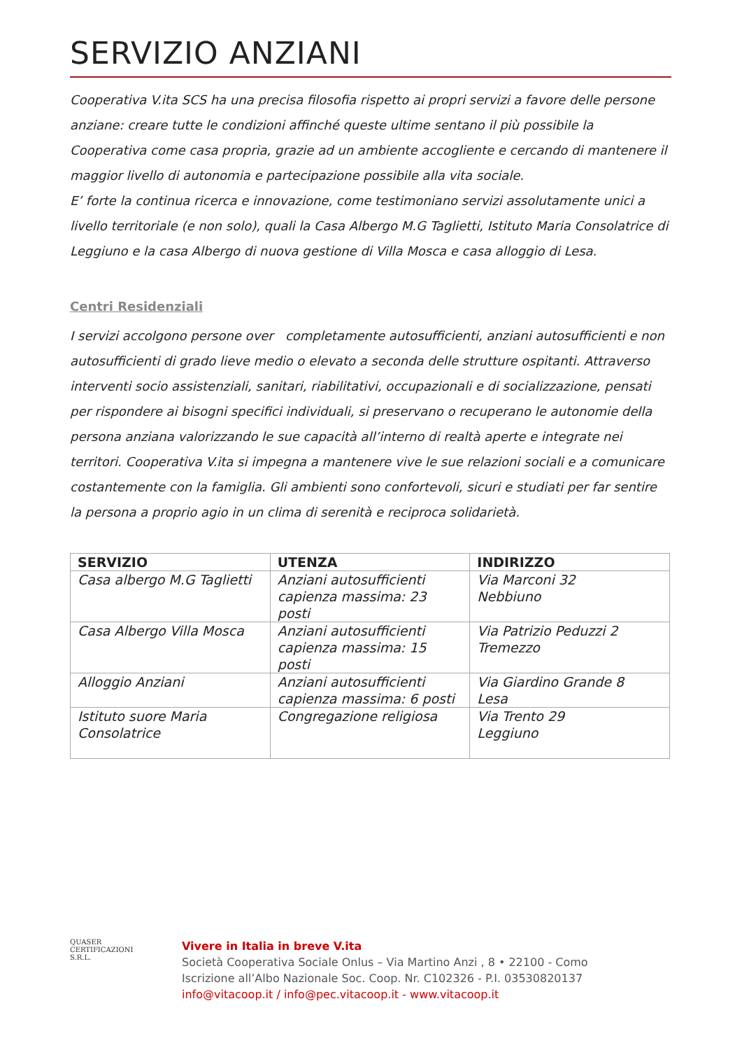SERVIZIO ANZIANI
Cooperativa V.ita SCS ha una precisa filosofia rispetto ai propri servizi a favore delle persone anziane: creare tutte le condizioni affinché queste ultime sentano il più possibile la Cooperativa come casa propria, grazie ad un ambiente accogliente e cercando di mantenere il maggior livello di autonomia e partecipazione possibile alla vita sociale.
E’ forte la continua ricerca e innovazione, come testimoniano servizi assolutamente unici a livello territoriale (e non solo), quali la Casa Albergo M.G Taglietti, Istituto Maria Consolatrice di Leggiuno e la casa Albergo di nuova gestione di Villa Mosca e casa alloggio di Lesa.
Centri Residenziali
I servizi accolgono persone over completamente autosufficienti, anziani autosufficienti e non autosufficienti di grado lieve medio o elevato a seconda delle strutture ospitanti. Attraverso interventi socio assistenziali, sanitari, riabilitativi, occupazionali e di socializzazione, pensati per rispondere ai bisogni specifici individuali, si preservano o recuperano le autonomie della persona anziana valorizzando le sue capacità all’interno di realtà aperte e integrate nei territori. Cooperativa V.ita si impegna a mantenere vive le sue relazioni sociali e a comunicare costantemente con la famiglia. Gli ambienti sono confortevoli, sicuri e studiati per far sentire la persona a proprio agio in un clima di serenità e reciproca solidarietà.
| SERVIZIO | UTENZA | INDIRIZZO |
| --- | --- | --- |
| Casa albergo M.G Taglietti | Anziani autosufficienti capienza massima: 23 posti | Via Marconi 32 Nebbiuno |
| Casa Albergo Villa Mosca | Anziani autosufficienti capienza massima: 15 posti | Via Patrizio Peduzzi 2 Tremezzo |
| Alloggio Anziani | Anziani autosufficienti capienza massima: 6 posti | Via Giardino Grande 8 Lesa |
| Istituto suore Maria Consolatrice | Congregazione religiosa | Via Trento 29 Leggiuno |
QUASER CERTIFICAZIONI S.R.L.
Vivere in Italia in breve V.ita
Società Cooperativa Sociale Onlus – Via Martino Anzi , 8 • 22100 - Como
Iscrizione all’Albo Nazionale Soc. Coop. Nr. C102326 - P.I. 03530820137
info@vitacoop.it / info@pec.vitacoop.it - www.vitacoop.it